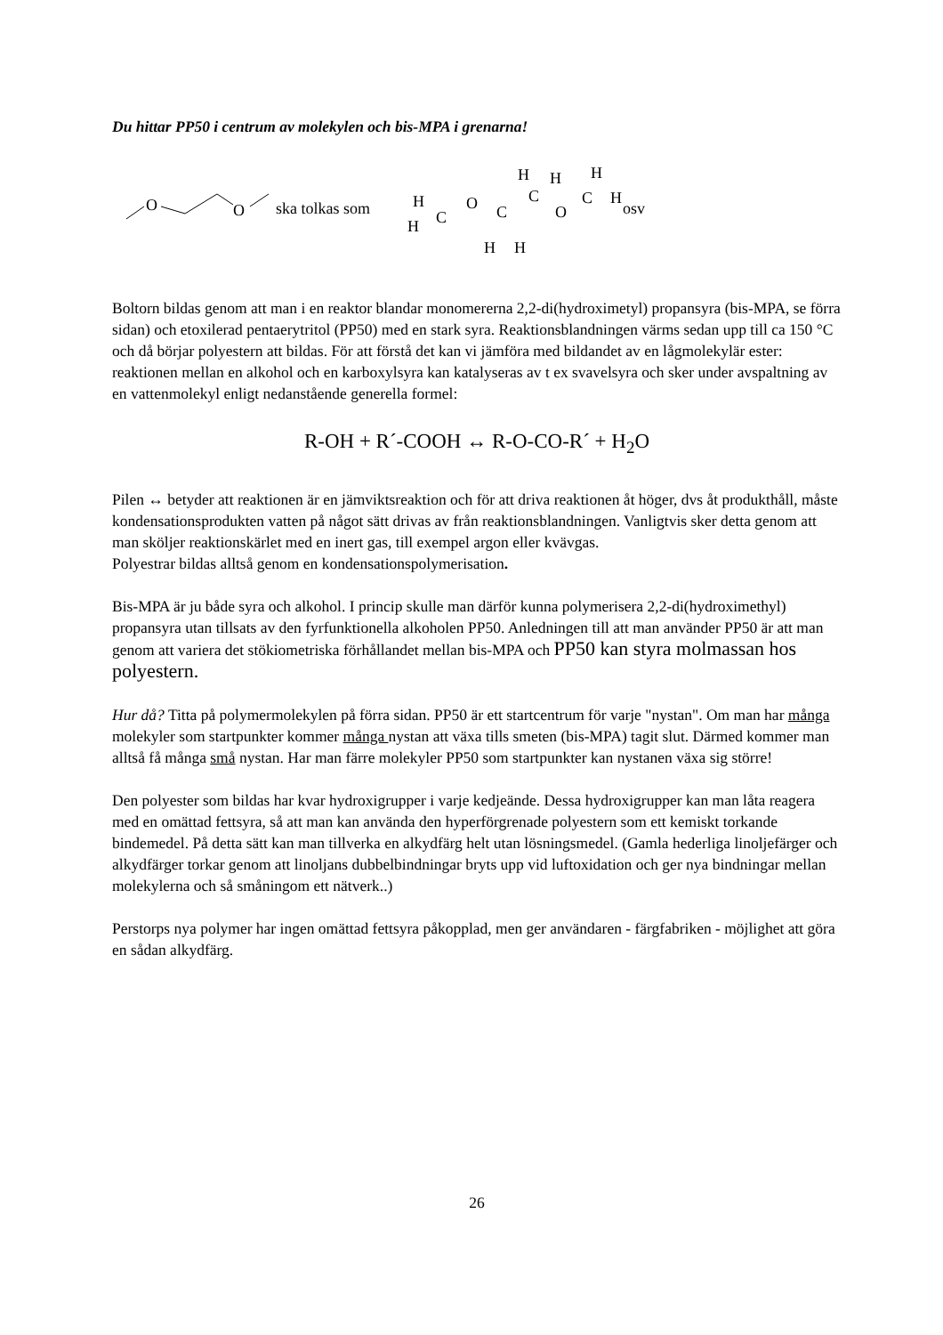Du hittar PP50 i centrum av molekylen och bis-MPA i grenarna!
O
O
ska tolkas som
H
H
C
O
C
H
H
C
O
C
H
H
H
H
osv
Boltorn bildas genom att man i en reaktor blandar monomererna 2,2-di(hydroximetyl) propansyra (bis-MPA, se förra sidan) och etoxilerad pentaerytritol (PP50) med en stark syra. Reaktionsblandningen värms sedan upp till ca 150 °C och då börjar polyestern att bildas. För att förstå det kan vi jämföra med bildandet av en lågmolekylär ester: reaktionen mellan en alkohol och en karboxylsyra kan katalyseras av t ex svavelsyra och sker under avspaltning av en vattenmolekyl enligt nedanstående generella formel:
R-OH + R´-COOH ↔ R-O-CO-R´ + H<sub>2</sub>O
Pilen ↔ betyder att reaktionen är en jämviktsreaktion och för att driva reaktionen åt höger, dvs åt produkthåll, måste kondensationsprodukten vatten på något sätt drivas av från reaktionsblandningen. Vanligtvis sker detta genom att man sköljer reaktionskärlet med en inert gas, till exempel argon eller kvävgas.
Polyestrar bildas alltså genom en kondensationspolymerisation.
Bis-MPA är ju både syra och alkohol. I princip skulle man därför kunna polymerisera 2,2-di(hydroximethyl) propansyra utan tillsats av den fyrfunktionella alkoholen PP50. Anledningen till att man använder PP50 är att man genom att variera det stökiometriska förhållandet mellan bis-MPA och PP50 kan styra molmassan hos polyestern.
Hur då? Titta på polymermolekylen på förra sidan. PP50 är ett startcentrum för varje "nystan". Om man har många molekyler som startpunkter kommer många nystan att växa tills smeten (bis-MPA) tagit slut. Därmed kommer man alltså få många små nystan. Har man färre molekyler PP50 som startpunkter kan nystanen växa sig större!
Den polyester som bildas har kvar hydroxigrupper i varje kedjeände. Dessa hydroxigrupper kan man låta reagera med en omättad fettsyra, så att man kan använda den hyperförgrenade polyestern som ett kemiskt torkande bindemedel. På detta sätt kan man tillverka en alkydfärg helt utan lösningsmedel. (Gamla hederliga linoljefärger och alkydfärger torkar genom att linoljans dubbelbindningar bryts upp vid luftoxidation och ger nya bindningar mellan molekylerna och så småningom ett nätverk..)
Perstorps nya polymer har ingen omättad fettsyra påkopplad, men ger användaren - färgfabriken - möjlighet att göra en sådan alkydfärg.
26